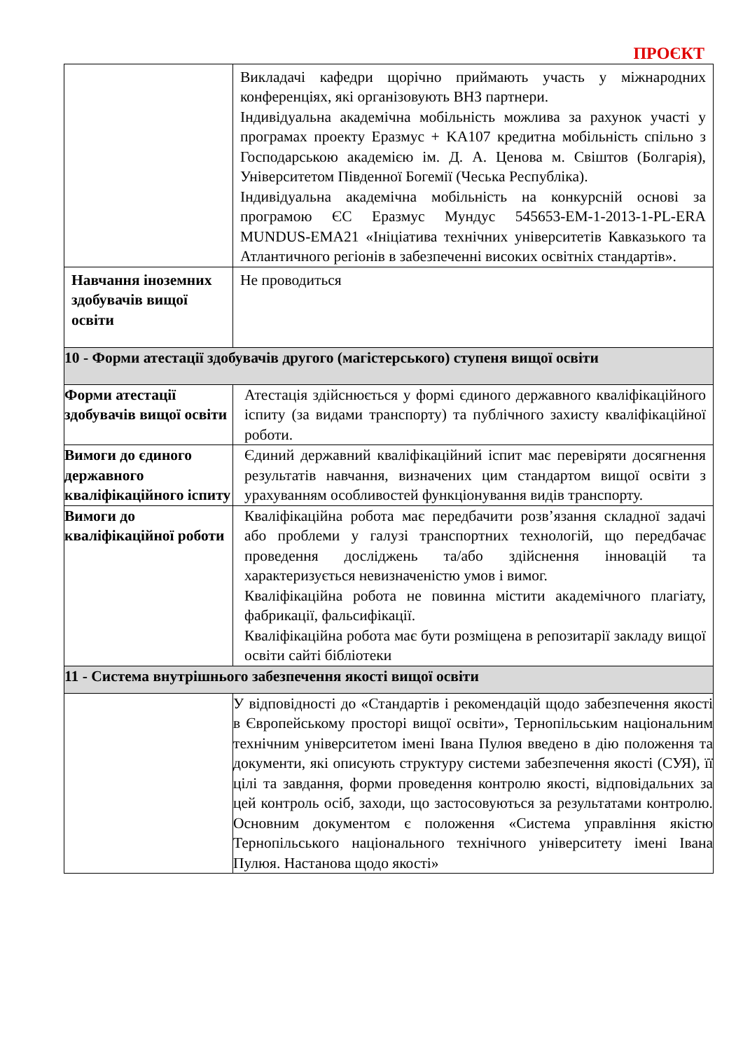ПРОЄКТ
| | Викладачі кафедри щорічно приймають участь у міжнародних конференціях, які організовують ВНЗ партнери. Індивідуальна академічна мобільність можлива за рахунок участі у програмах проекту Еразмус + KA107 кредитна мобільність спільно з Господарською академією ім. Д. А. Ценова м. Свіштов (Болгарія), Університетом Південної Богемії (Чеська Республіка). Індивідуальна академічна мобільність на конкурсній основі за програмою ЄС Еразмус Мундус 545653-EM-1-2013-1-PL-ERA MUNDUS-EMA21 «Ініціатива технічних університетів Кавказького та Атлантичного регіонів в забезпеченні високих освітніх стандартів». |
| Навчання іноземних здобувачів вищої освіти | Не проводиться |
| 10 - Форми атестації здобувачів другого (магістерського) ступеня вищої освіти | |
| Форми атестації здобувачів вищої освіти | Атестація здійснюється у формі єдиного державного кваліфікаційного іспиту (за видами транспорту) та публічного захисту кваліфікаційної роботи. |
| Вимоги до єдиного державного кваліфікаційного іспиту | Єдиний державний кваліфікаційний іспит має перевіряти досягнення результатів навчання, визначених цим стандартом вищої освіти з урахуванням особливостей функціонування видів транспорту. |
| Вимоги до кваліфікаційної роботи | Кваліфікаційна робота має передбачити розв’язання складної задачі або проблеми у галузі транспортних технологій, що передбачає проведення досліджень та/або здійснення інновацій та характеризується невизначеністю умов і вимог. Кваліфікаційна робота не повинна містити академічного плагіату, фабрикації, фальсифікації. Кваліфікаційна робота має бути розміщена в репозитарії закладу вищої освіти сайті бібліотеки |
| 11 - Система внутрішнього забезпечення якості вищої освіти | |
| | У відповідності до «Стандартів і рекомендацій щодо забезпечення якості в Європейському просторі вищої освіти», Тернопільським національним технічним університетом імені Івана Пулюя введено в дію положення та документи, які описують структуру системи забезпечення якості (СУЯ), її цілі та завдання, форми проведення контролю якості, відповідальних за цей контроль осіб, заходи, що застосовуються за результатами контролю. Основним документом є положення «Система управління якістю Тернопільського національного технічного університету імені Івана Пулюя. Настанова щодо якості» |